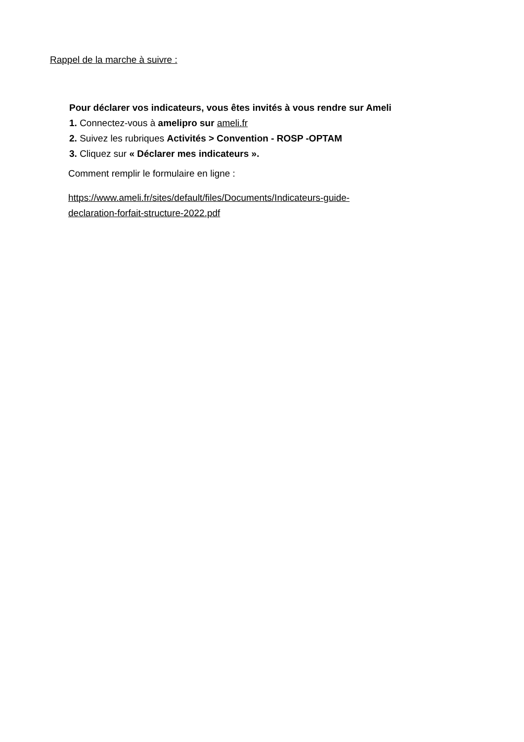Rappel de la marche à suivre :
Pour déclarer vos indicateurs, vous êtes invités à vous rendre sur Ameli
1. Connectez-vous à amelipro sur ameli.fr
2. Suivez les rubriques Activités > Convention - ROSP -OPTAM
3. Cliquez sur « Déclarer mes indicateurs ».
Comment remplir le formulaire en ligne :
https://www.ameli.fr/sites/default/files/Documents/Indicateurs-guide-
declaration-forfait-structure-2022.pdf